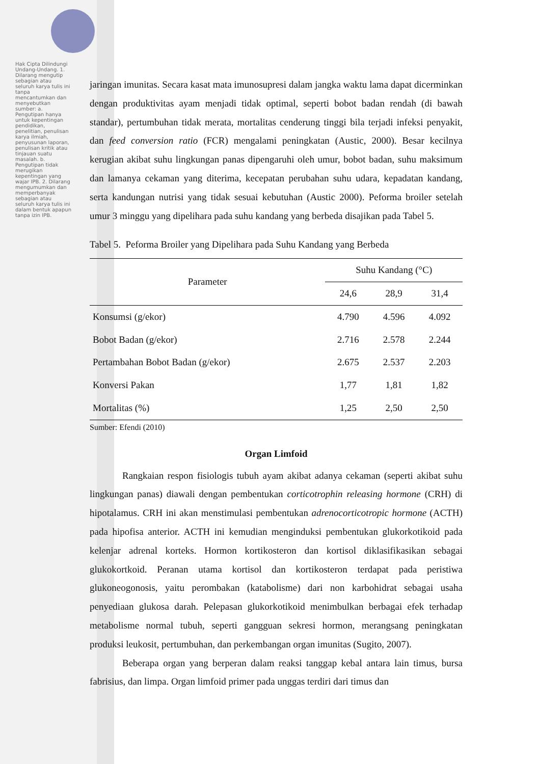Hak Cipta Dilindungi Undang-Undang. 1. Dilarang mengutip sebagian atau seluruh karya tulis ini tanpa mencantumkan dan menyebutkan sumber: a. Pengutipan hanya untuk kepentingan pendidikan, penelitian, penulisan karya ilmiah, penyusunan laporan, penulisan kritik atau tinjauan suatu masalah. b. Pengutipan tidak merugikan kepentingan yang wajar IPB. 2. Dilarang mengumumkan dan memperbanyak sebagian atau seluruh karya tulis ini dalam bentuk apapun tanpa izin IPB.
jaringan imunitas. Secara kasat mata imunosupresi dalam jangka waktu lama dapat dicerminkan dengan produktivitas ayam menjadi tidak optimal, seperti bobot badan rendah (di bawah standar), pertumbuhan tidak merata, mortalitas cenderung tinggi bila terjadi infeksi penyakit, dan feed conversion ratio (FCR) mengalami peningkatan (Austic, 2000). Besar kecilnya kerugian akibat suhu lingkungan panas dipengaruhi oleh umur, bobot badan, suhu maksimum dan lamanya cekaman yang diterima, kecepatan perubahan suhu udara, kepadatan kandang, serta kandungan nutrisi yang tidak sesuai kebutuhan (Austic 2000). Peforma broiler setelah umur 3 minggu yang dipelihara pada suhu kandang yang berbeda disajikan pada Tabel 5.
Tabel 5. Peforma Broiler yang Dipelihara pada Suhu Kandang yang Berbeda
| Parameter | Suhu Kandang (°C) | | |
| --- | --- | --- | --- |
| | 24,6 | 28,9 | 31,4 |
| Konsumsi (g/ekor) | 4.790 | 4.596 | 4.092 |
| Bobot Badan (g/ekor) | 2.716 | 2.578 | 2.244 |
| Pertambahan Bobot Badan (g/ekor) | 2.675 | 2.537 | 2.203 |
| Konversi Pakan | 1,77 | 1,81 | 1,82 |
| Mortalitas (%) | 1,25 | 2,50 | 2,50 |
Sumber: Efendi (2010)
Organ Limfoid
Rangkaian respon fisiologis tubuh ayam akibat adanya cekaman (seperti akibat suhu lingkungan panas) diawali dengan pembentukan corticotrophin releasing hormone (CRH) di hipotalamus. CRH ini akan menstimulasi pembentukan adrenocorticotropic hormone (ACTH) pada hipofisa anterior. ACTH ini kemudian menginduksi pembentukan glukorkotikoid pada kelenjar adrenal korteks. Hormon kortikosteron dan kortisol diklasifikasikan sebagai glukokortkoid. Peranan utama kortisol dan kortikosteron terdapat pada peristiwa glukoneogonosis, yaitu perombakan (katabolisme) dari non karbohidrat sebagai usaha penyediaan glukosa darah. Pelepasan glukorkotikoid menimbulkan berbagai efek terhadap metabolisme normal tubuh, seperti gangguan sekresi hormon, merangsang peningkatan produksi leukosit, pertumbuhan, dan perkembangan organ imunitas (Sugito, 2007).
Beberapa organ yang berperan dalam reaksi tanggap kebal antara lain timus, bursa fabrisius, dan limpa. Organ limfoid primer pada unggas terdiri dari timus dan